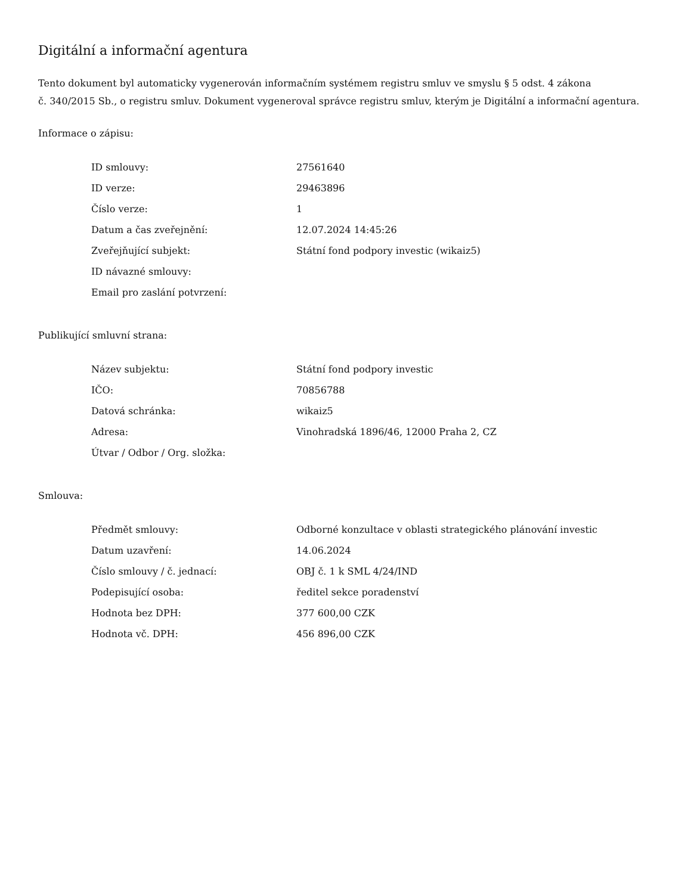Digitální a informační agentura
Tento dokument byl automaticky vygenerován informačním systémem registru smluv ve smyslu § 5 odst. 4 zákona
č. 340/2015 Sb., o registru smluv. Dokument vygeneroval správce registru smluv, kterým je Digitální a informační agentura.
Informace o zápisu:
| ID smlouvy: | 27561640 |
| ID verze: | 29463896 |
| Číslo verze: | 1 |
| Datum a čas zveřejnění: | 12.07.2024 14:45:26 |
| Zveřejňující subjekt: | Státní fond podpory investic (wikaiz5) |
| ID návazné smlouvy: | |
| Email pro zaslání potvrzení: | |
Publikující smluvní strana:
| Název subjektu: | Státní fond podpory investic |
| IČO: | 70856788 |
| Datová schránka: | wikaiz5 |
| Adresa: | Vinohradská 1896/46, 12000 Praha 2, CZ |
| Útvar / Odbor / Org. složka: | |
Smlouva:
| Předmět smlouvy: | Odborné konzultace v oblasti strategického plánování investic |
| Datum uzavření: | 14.06.2024 |
| Číslo smlouvy / č. jednací: | OBJ č. 1 k SML 4/24/IND |
| Podepisující osoba: | ředitel sekce poradenství |
| Hodnota bez DPH: | 377 600,00 CZK |
| Hodnota vč. DPH: | 456 896,00 CZK |